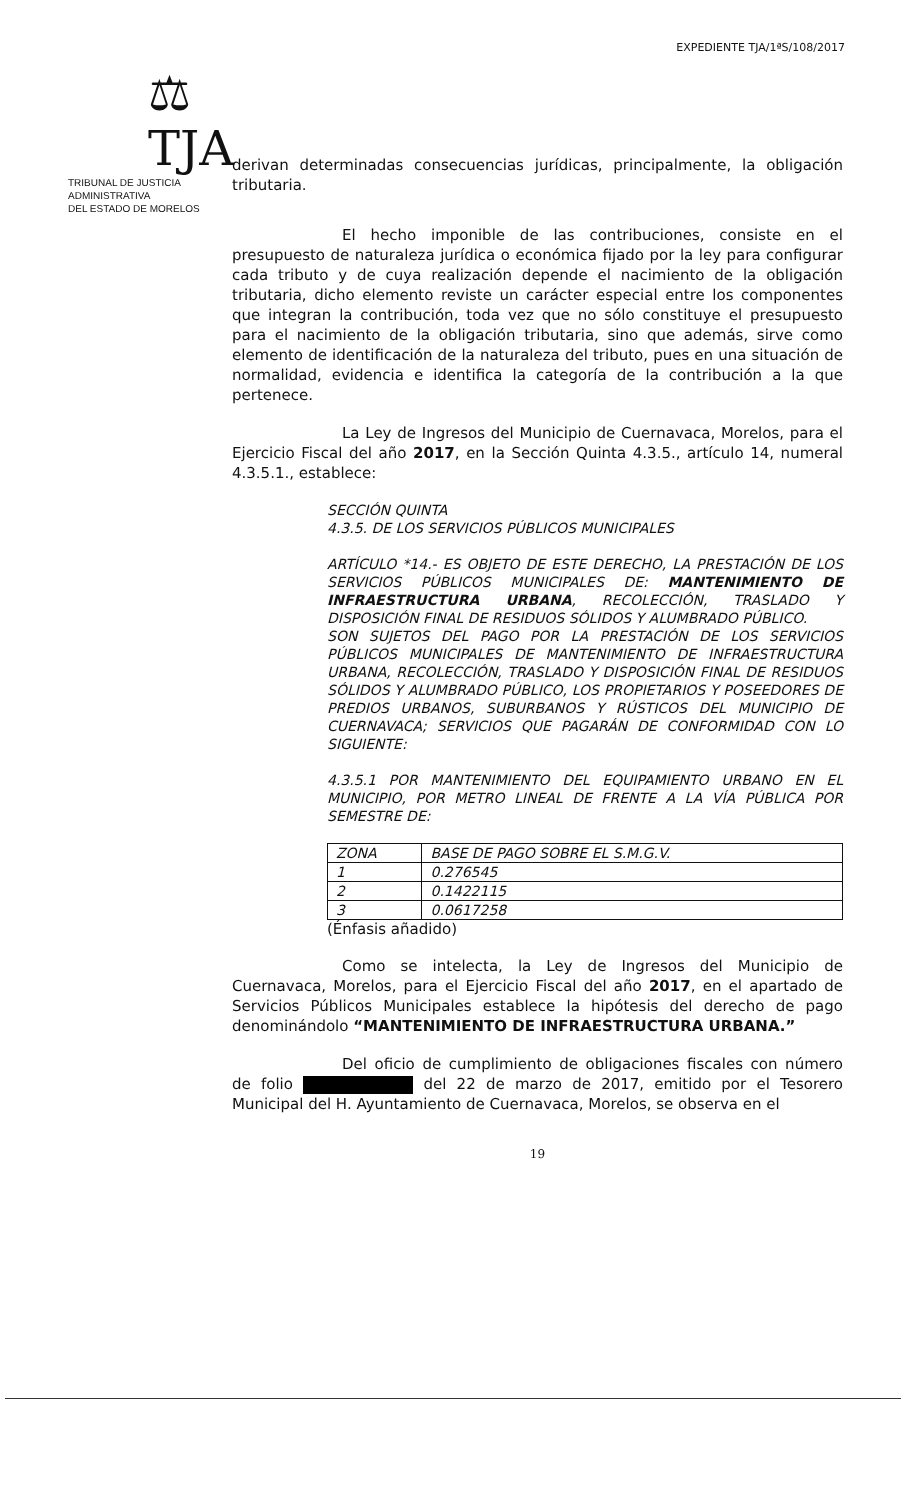EXPEDIENTE TJA/1ªS/108/2017
⚖ TJA
TRIBUNAL DE JUSTICIA ADMINISTRATIVA
DEL ESTADO DE MORELOS
derivan determinadas consecuencias jurídicas, principalmente, la obligación tributaria.
El hecho imponible de las contribuciones, consiste en el presupuesto de naturaleza jurídica o económica fijado por la ley para configurar cada tributo y de cuya realización depende el nacimiento de la obligación tributaria, dicho elemento reviste un carácter especial entre los componentes que integran la contribución, toda vez que no sólo constituye el presupuesto para el nacimiento de la obligación tributaria, sino que además, sirve como elemento de identificación de la naturaleza del tributo, pues en una situación de normalidad, evidencia e identifica la categoría de la contribución a la que pertenece.
La Ley de Ingresos del Municipio de Cuernavaca, Morelos, para el Ejercicio Fiscal del año 2017, en la Sección Quinta 4.3.5., artículo 14, numeral 4.3.5.1., establece:
SECCIÓN QUINTA
4.3.5. DE LOS SERVICIOS PÚBLICOS MUNICIPALES
ARTÍCULO *14.- ES OBJETO DE ESTE DERECHO, LA PRESTACIÓN DE LOS SERVICIOS PÚBLICOS MUNICIPALES DE: MANTENIMIENTO DE INFRAESTRUCTURA URBANA, RECOLECCIÓN, TRASLADO Y DISPOSICIÓN FINAL DE RESIDUOS SÓLIDOS Y ALUMBRADO PÚBLICO.
SON SUJETOS DEL PAGO POR LA PRESTACIÓN DE LOS SERVICIOS PÚBLICOS MUNICIPALES DE MANTENIMIENTO DE INFRAESTRUCTURA URBANA, RECOLECCIÓN, TRASLADO Y DISPOSICIÓN FINAL DE RESIDUOS SÓLIDOS Y ALUMBRADO PÚBLICO, LOS PROPIETARIOS Y POSEEDORES DE PREDIOS URBANOS, SUBURBANOS Y RÚSTICOS DEL MUNICIPIO DE CUERNAVACA; SERVICIOS QUE PAGARÁN DE CONFORMIDAD CON LO SIGUIENTE:
4.3.5.1 POR MANTENIMIENTO DEL EQUIPAMIENTO URBANO EN EL MUNICIPIO, POR METRO LINEAL DE FRENTE A LA VÍA PÚBLICA POR SEMESTRE DE:
| ZONA | BASE DE PAGO SOBRE EL S.M.G.V. |
| 1 | 0.276545 |
| 2 | 0.1422115 |
| 3 | 0.0617258 |
(Énfasis añadido)
Como se intelecta, la Ley de Ingresos del Municipio de Cuernavaca, Morelos, para el Ejercicio Fiscal del año 2017, en el apartado de Servicios Públicos Municipales establece la hipótesis del derecho de pago denominándolo “MANTENIMIENTO DE INFRAESTRUCTURA URBANA.”
Del oficio de cumplimiento de obligaciones fiscales con número de folio del 22 de marzo de 2017, emitido por el Tesorero Municipal del H. Ayuntamiento de Cuernavaca, Morelos, se observa en el
19